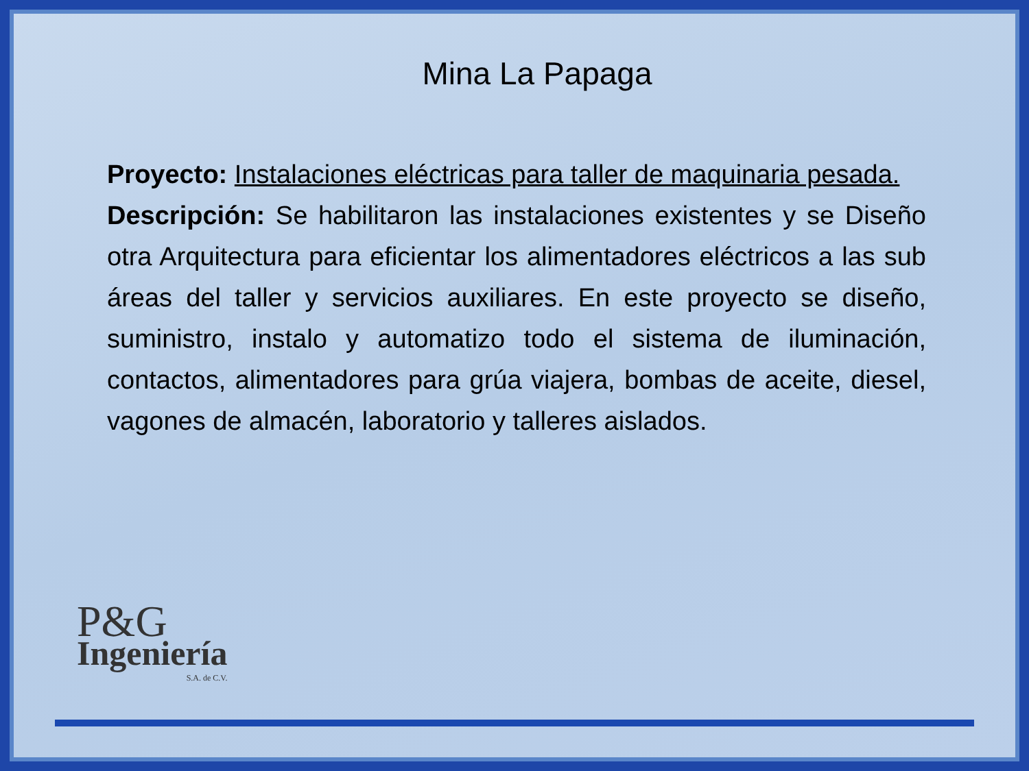Mina La Papaga
Proyecto: Instalaciones eléctricas para taller de maquinaria pesada.
Descripción: Se habilitaron las instalaciones existentes y se Diseño otra Arquitectura para eficientar los alimentadores eléctricos a las sub áreas del taller y servicios auxiliares. En este proyecto se diseño, suministro, instalo y automatizo todo el sistema de iluminación, contactos, alimentadores para grúa viajera, bombas de aceite, diesel, vagones de almacén, laboratorio y talleres aislados.
P&G
Ingeniería
S.A. de C.V.